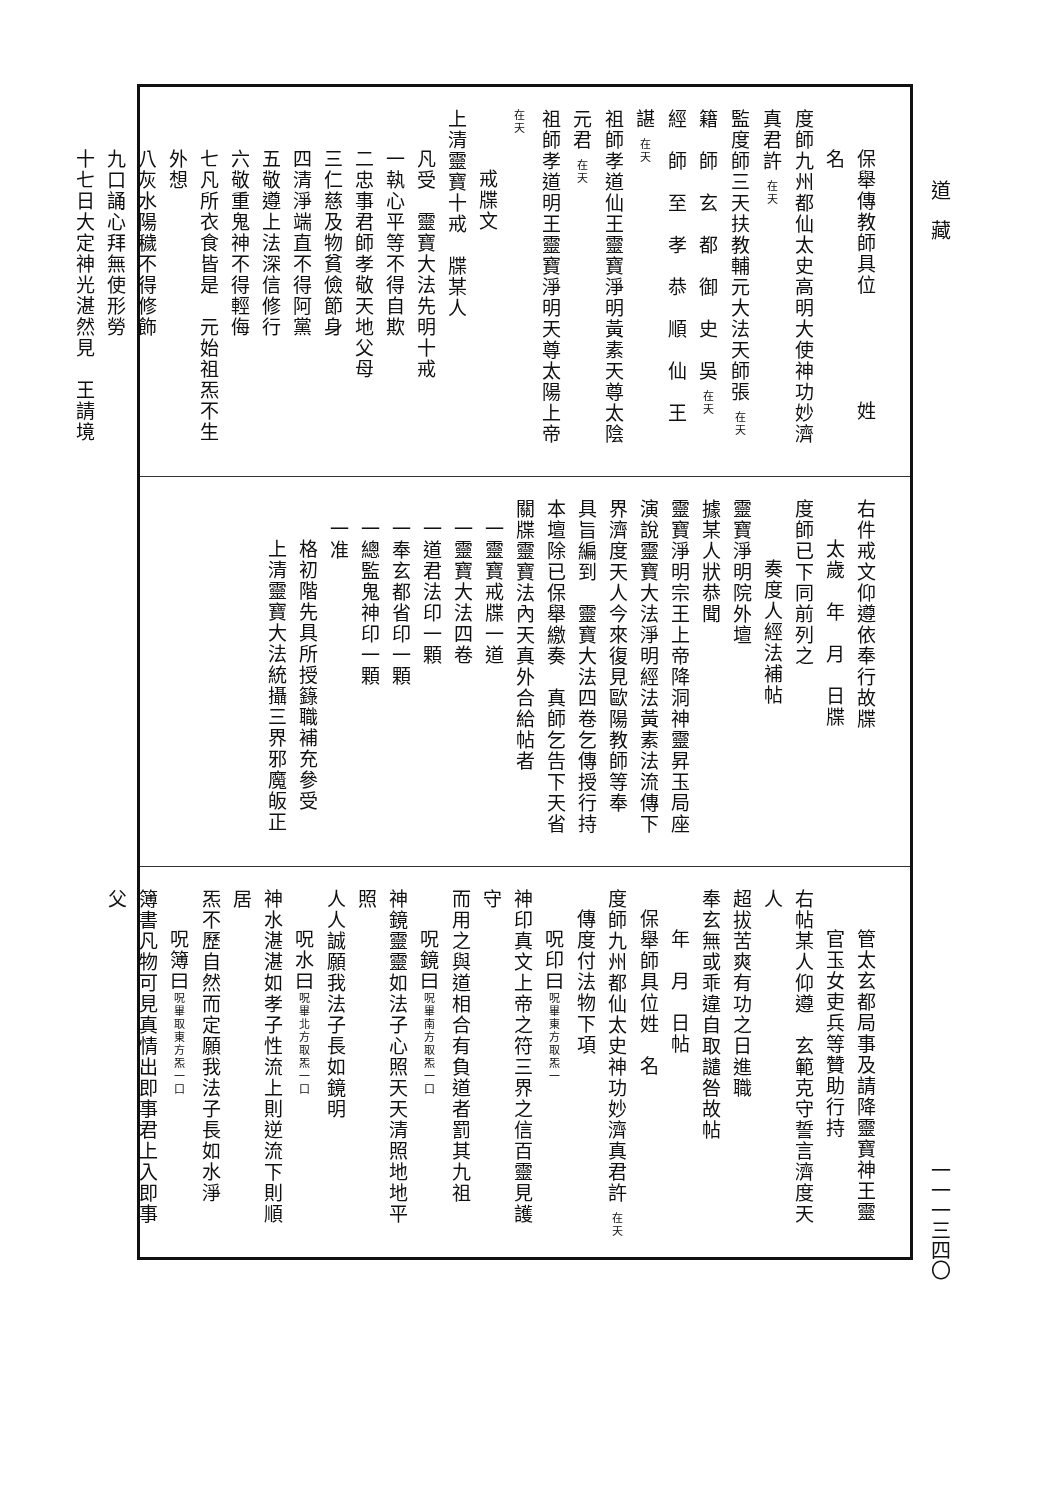道　藏 一一一三四〇
保舉傳教師具位　　　　　姓　名
度師九州都仙太史高明大使神功妙濟真君許 在天
監度師三天扶教輔元大法天師張 在天
籍　師　玄　都　御　史　吳 在天
經　師　至　孝　恭　順　仙　王　諶 在天
祖師孝道仙王靈寶淨明黃素天尊太陰元君 在天
祖師孝道明王靈寶淨明天尊太陽上帝 在天
戒牒文
上清靈寶十戒　牒某人
凡受　靈寶大法先明十戒
一執心平等不得自欺
二忠事君師孝敬天地父母
三仁慈及物貧儉節身
四清淨端直不得阿黨
五敬遵上法深信修行
六敬重鬼神不得輕侮
七凡所衣食皆是　元始祖炁不生外想
八灰水陽穢不得修飾
九口誦心拜無使形勞
十七日大定神光湛然見　王請境
右件戒文仰遵依奉行故牒
太歲　年　月　日牒
度師已下同前列之
奏度人經法補帖
靈寶淨明院外壇
據某人狀恭聞
靈寶淨明宗王上帝降洞神靈昇玉局座
演說靈寶大法淨明經法黃素法流傳下
界濟度天人今來復見歐陽教師等奉
具旨編到　靈寶大法四卷乞傳授行持
本壇除已保舉繳奏　真師乞告下天省
關牒靈寶法內天真外合給帖者
一靈寶戒牒一道
一靈寶大法四卷
一道君法印一顆
一奉玄都省印一顆
一總監鬼神印一顆
一准
格初階先具所授籙職補充參受
上清靈寶大法統攝三界邪魔皈正
管太玄都局事及請降靈寶神王靈
官玉女吏兵等贊助行持
右帖某人仰遵　玄範克守誓言濟度天人
超拔苦爽有功之日進職
奉玄無或乖違自取譴咎故帖
年　月　日帖
保舉師具位姓　名
度師九州都仙太史神功妙濟真君許 在天
傳度付法物下項
呪印曰呪畢東方取炁一
神印真文上帝之符三界之信百靈見護守
而用之與道相合有負道者罰其九祖
呪鏡曰呪畢南方取炁一口
神鏡靈靈如法子心照天天清照地地平照
人人誠願我法子長如鏡明
呪水曰呪畢北方取炁一口
神水湛湛如孝子性流上則逆流下則順居
炁不歷自然而定願我法子長如水淨
呪簿曰呪畢取東方炁一口
簿書凡物可見真情出即事君上入即事父